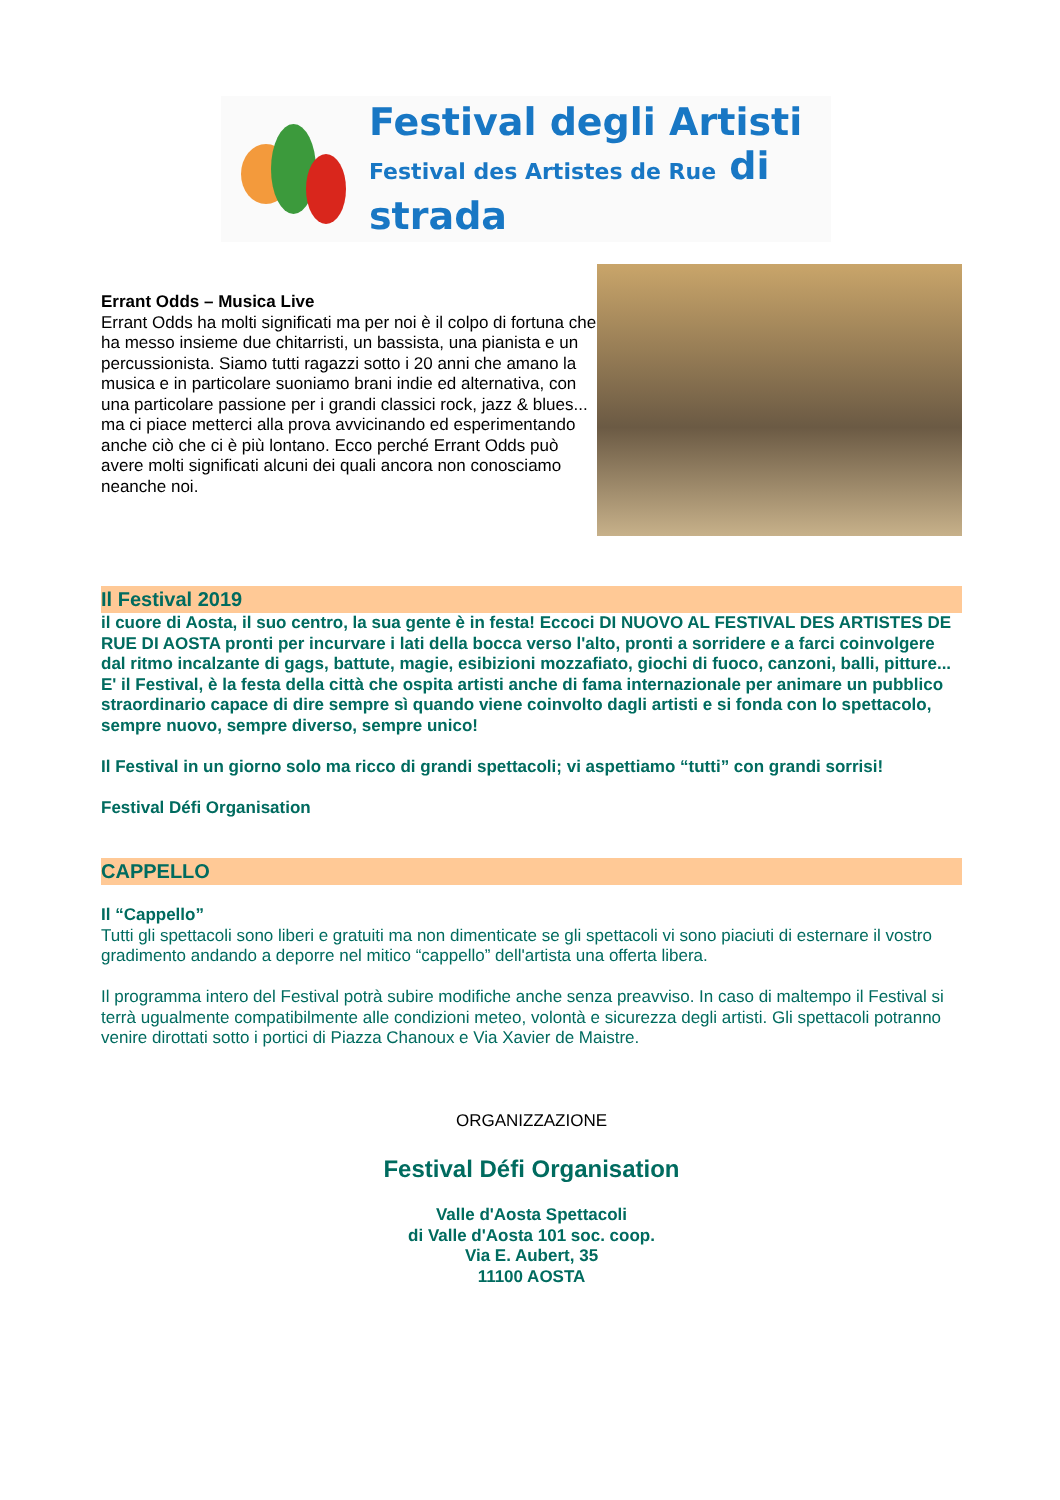Festival degli Artisti
Festival des Artistes de Rue di strada
Errant Odds – Musica Live
Errant Odds ha molti significati ma per noi è il colpo di fortuna che ha messo insieme due chitarristi, un bassista, una pianista e un percussionista. Siamo tutti ragazzi sotto i 20 anni che amano la musica e in particolare suoniamo brani indie ed alternativa, con una particolare passione per i grandi classici rock, jazz & blues... ma ci piace metterci alla prova avvicinando ed esperimentando anche ciò che ci è più lontano. Ecco perché Errant Odds può avere molti significati alcuni dei quali ancora non conosciamo neanche noi.
Il Festival 2019
il cuore di Aosta, il suo centro, la sua gente è in festa! Eccoci DI NUOVO AL FESTIVAL DES ARTISTES DE RUE DI AOSTA pronti per incurvare i lati della bocca verso l'alto, pronti a sorridere e a farci coinvolgere dal ritmo incalzante di gags, battute, magie, esibizioni mozzafiato, giochi di fuoco, canzoni, balli, pitture...
E' il Festival, è la festa della città che ospita artisti anche di fama internazionale per animare un pubblico straordinario capace di dire sempre sì quando viene coinvolto dagli artisti e si fonda con lo spettacolo, sempre nuovo, sempre diverso, sempre unico!
Il Festival in un giorno solo ma ricco di grandi spettacoli; vi aspettiamo “tutti” con grandi sorrisi!
Festival Défi Organisation
CAPPELLO
Il “Cappello”
Tutti gli spettacoli sono liberi e gratuiti ma non dimenticate se gli spettacoli vi sono piaciuti di esternare il vostro gradimento andando a deporre nel mitico “cappello” dell'artista una offerta libera.
Il programma intero del Festival potrà subire modifiche anche senza preavviso. In caso di maltempo il Festival si terrà ugualmente compatibilmente alle condizioni meteo, volontà e sicurezza degli artisti. Gli spettacoli potranno venire dirottati sotto i portici di Piazza Chanoux e Via Xavier de Maistre.
ORGANIZZAZIONE
Festival Défi Organisation
Valle d'Aosta Spettacoli
di Valle d'Aosta 101 soc. coop.
Via E. Aubert, 35
11100 AOSTA